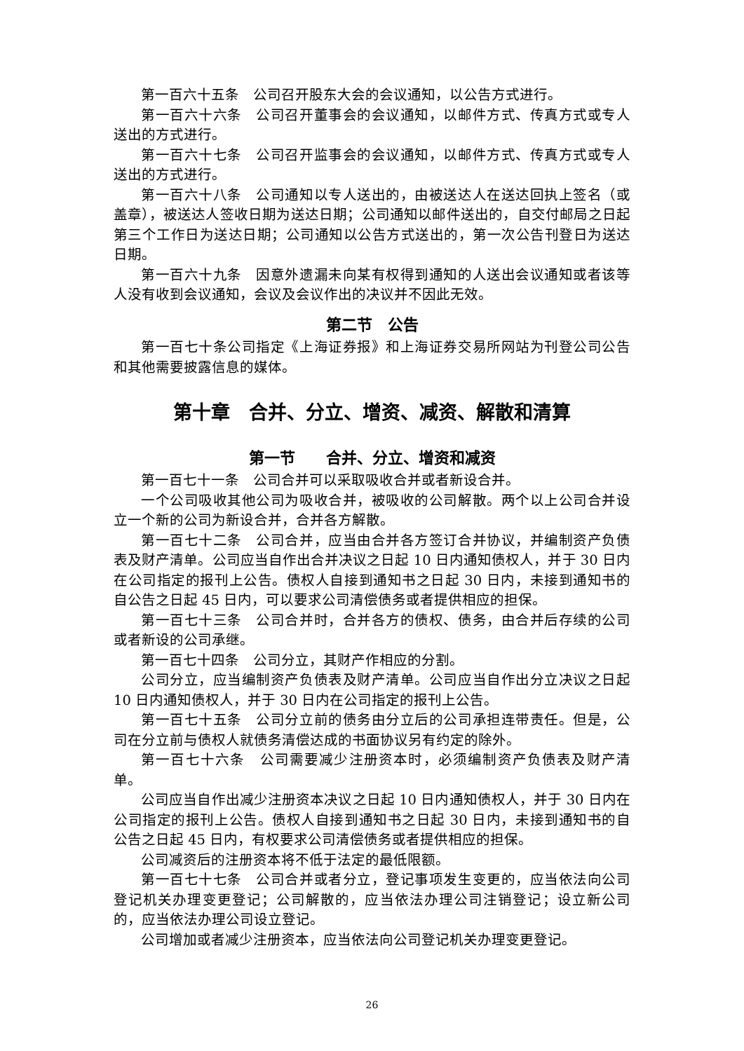第一百六十五条　公司召开股东大会的会议通知，以公告方式进行。
第一百六十六条　公司召开董事会的会议通知，以邮件方式、传真方式或专人送出的方式进行。
第一百六十七条　公司召开监事会的会议通知，以邮件方式、传真方式或专人送出的方式进行。
第一百六十八条　公司通知以专人送出的，由被送达人在送达回执上签名（或盖章），被送达人签收日期为送达日期；公司通知以邮件送出的，自交付邮局之日起第三个工作日为送达日期；公司通知以公告方式送出的，第一次公告刊登日为送达日期。
第一百六十九条　因意外遗漏未向某有权得到通知的人送出会议通知或者该等人没有收到会议通知，会议及会议作出的决议并不因此无效。
第二节　公告
第一百七十条公司指定《上海证券报》和上海证券交易所网站为刊登公司公告和其他需要披露信息的媒体。
第十章　合并、分立、增资、减资、解散和清算
第一节　　合并、分立、增资和减资
第一百七十一条　公司合并可以采取吸收合并或者新设合并。
一个公司吸收其他公司为吸收合并，被吸收的公司解散。两个以上公司合并设立一个新的公司为新设合并，合并各方解散。
第一百七十二条　公司合并，应当由合并各方签订合并协议，并编制资产负债表及财产清单。公司应当自作出合并决议之日起 10 日内通知债权人，并于 30 日内在公司指定的报刊上公告。债权人自接到通知书之日起 30 日内，未接到通知书的自公告之日起 45 日内，可以要求公司清偿债务或者提供相应的担保。
第一百七十三条　公司合并时，合并各方的债权、债务，由合并后存续的公司或者新设的公司承继。
第一百七十四条　公司分立，其财产作相应的分割。
公司分立，应当编制资产负债表及财产清单。公司应当自作出分立决议之日起 10 日内通知债权人，并于 30 日内在公司指定的报刊上公告。
第一百七十五条　公司分立前的债务由分立后的公司承担连带责任。但是，公司在分立前与债权人就债务清偿达成的书面协议另有约定的除外。
第一百七十六条　公司需要减少注册资本时，必须编制资产负债表及财产清单。
公司应当自作出减少注册资本决议之日起 10 日内通知债权人，并于 30 日内在公司指定的报刊上公告。债权人自接到通知书之日起 30 日内，未接到通知书的自公告之日起 45 日内，有权要求公司清偿债务或者提供相应的担保。
公司减资后的注册资本将不低于法定的最低限额。
第一百七十七条　公司合并或者分立，登记事项发生变更的，应当依法向公司登记机关办理变更登记；公司解散的，应当依法办理公司注销登记；设立新公司的，应当依法办理公司设立登记。
公司增加或者减少注册资本，应当依法向公司登记机关办理变更登记。
26